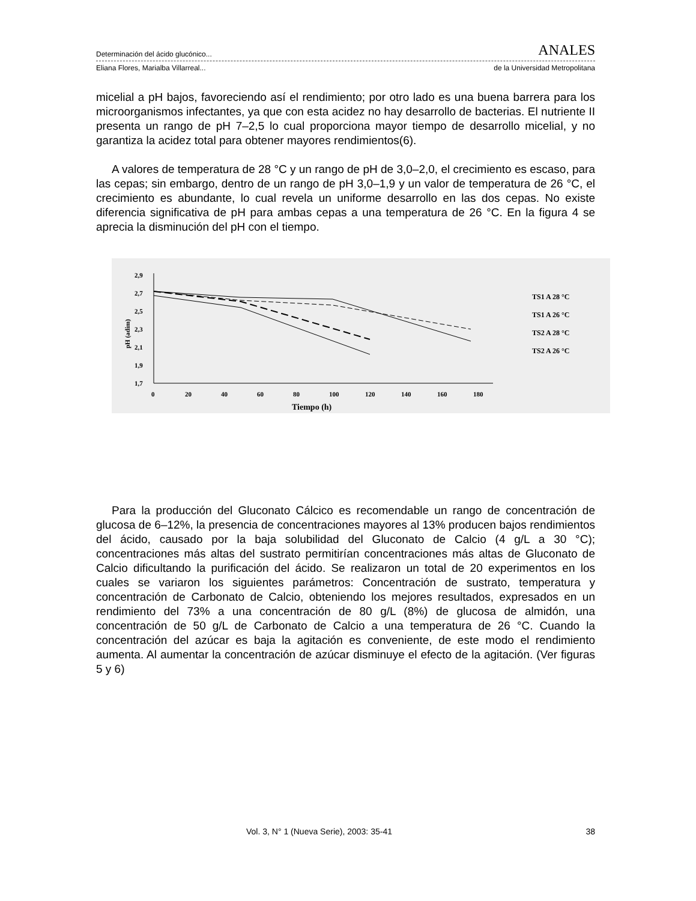Determinación del ácido glucónico... ANALES
Eliana Flores, Marialba Villarreal... de la Universidad Metropolitana
micelial a pH bajos, favoreciendo así el rendimiento; por otro lado es una buena barrera para los microorganismos infectantes, ya que con esta acidez no hay desarrollo de bacterias. El nutriente II presenta un rango de pH 7–2,5 lo cual proporciona mayor tiempo de desarrollo micelial, y no garantiza la acidez total para obtener mayores rendimientos(6).
A valores de temperatura de 28 °C y un rango de pH de 3,0–2,0, el crecimiento es escaso, para las cepas; sin embargo, dentro de un rango de pH 3,0–1,9 y un valor de temperatura de 26 °C, el crecimiento es abundante, lo cual revela un uniforme desarrollo en las dos cepas. No existe diferencia significativa de pH para ambas cepas a una temperatura de 26 °C. En la figura 4 se aprecia la disminución del pH con el tiempo.
pH (adim)
2,9
2,7
2,5
2,3
2,1
1,9
1,7
0
20
40
60
80
100
120
140
160
180
Tiempo (h)
TS1 A 28 °C
TS1 A 26 °C
TS2 A 28 °C
TS2 A 26 °C
Para la producción del Gluconato Cálcico es recomendable un rango de concentración de glucosa de 6–12%, la presencia de concentraciones mayores al 13% producen bajos rendimientos del ácido, causado por la baja solubilidad del Gluconato de Calcio (4 g/L a 30 °C); concentraciones más altas del sustrato permitirían concentraciones más altas de Gluconato de Calcio dificultando la purificación del ácido. Se realizaron un total de 20 experimentos en los cuales se variaron los siguientes parámetros: Concentración de sustrato, temperatura y concentración de Carbonato de Calcio, obteniendo los mejores resultados, expresados en un rendimiento del 73% a una concentración de 80 g/L (8%) de glucosa de almidón, una concentración de 50 g/L de Carbonato de Calcio a una temperatura de 26 °C. Cuando la concentración del azúcar es baja la agitación es conveniente, de este modo el rendimiento aumenta. Al aumentar la concentración de azúcar disminuye el efecto de la agitación. (Ver figuras 5 y 6)
Vol. 3, N° 1 (Nueva Serie), 2003: 35-41 38